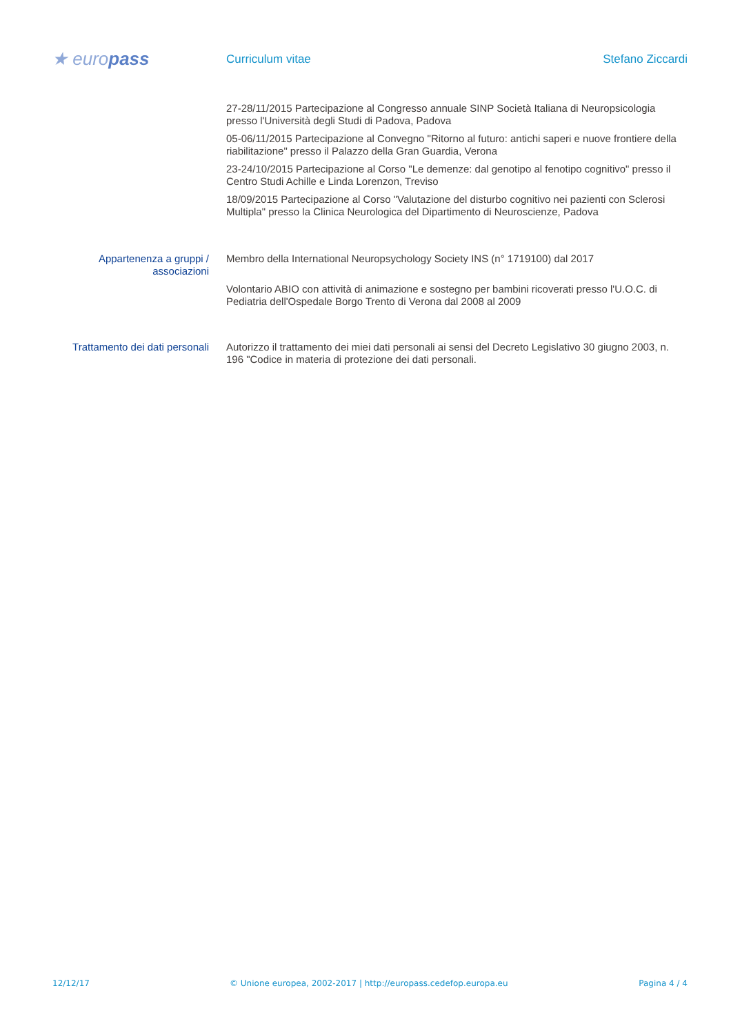★ europass
Curriculum vitae Stefano Ziccardi
27-28/11/2015 Partecipazione al Congresso annuale SINP Società Italiana di Neuropsicologia presso l'Università degli Studi di Padova, Padova
05-06/11/2015 Partecipazione al Convegno "Ritorno al futuro: antichi saperi e nuove frontiere della riabilitazione" presso il Palazzo della Gran Guardia, Verona
23-24/10/2015 Partecipazione al Corso "Le demenze: dal genotipo al fenotipo cognitivo" presso il Centro Studi Achille e Linda Lorenzon, Treviso
18/09/2015 Partecipazione al Corso "Valutazione del disturbo cognitivo nei pazienti con Sclerosi Multipla" presso la Clinica Neurologica del Dipartimento di Neuroscienze, Padova
Appartenenza a gruppi / associazioni
Membro della International Neuropsychology Society INS (n° 1719100) dal 2017
Volontario ABIO con attività di animazione e sostegno per bambini ricoverati presso l'U.O.C. di Pediatria dell'Ospedale Borgo Trento di Verona dal 2008 al 2009
Trattamento dei dati personali
Autorizzo il trattamento dei miei dati personali ai sensi del Decreto Legislativo 30 giugno 2003, n. 196 "Codice in materia di protezione dei dati personali.
12/12/17 © Unione europea, 2002-2017 | http://europass.cedefop.europa.eu
Pagina 4 / 4